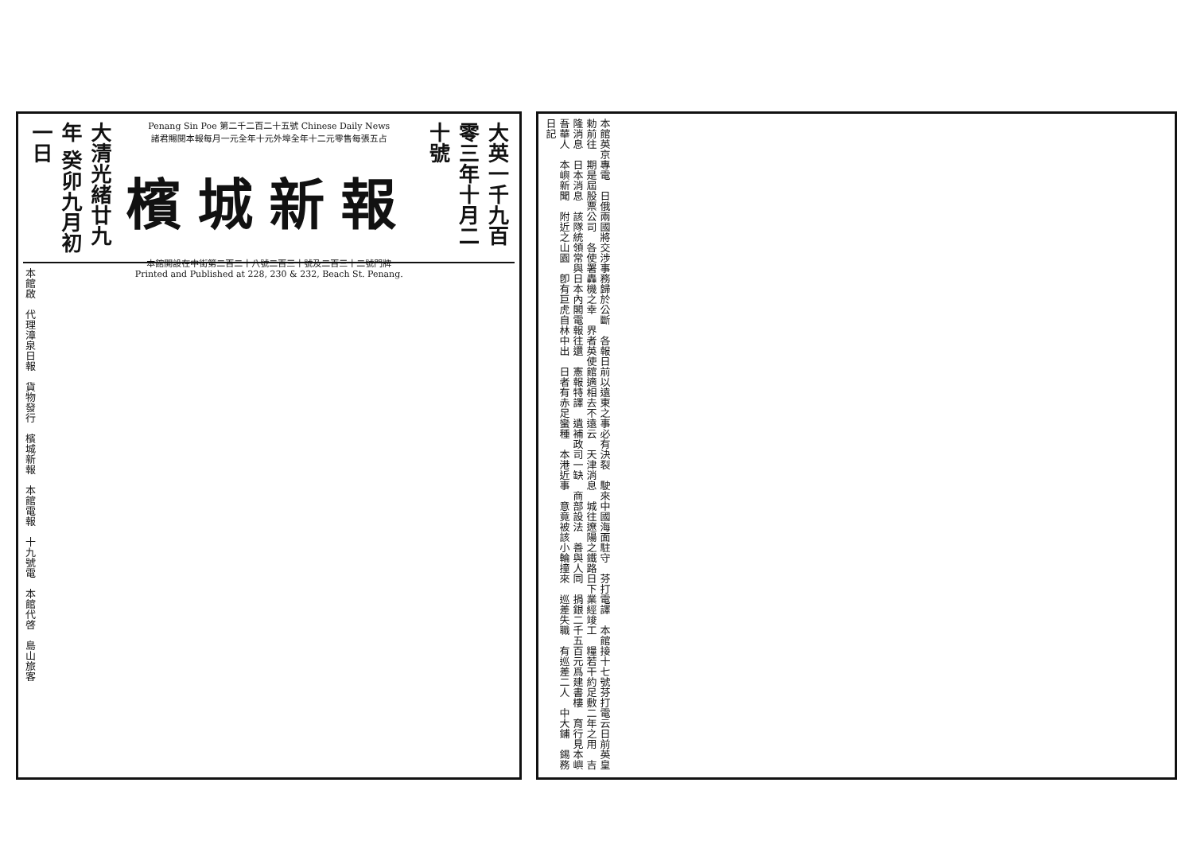大清光緒廿九年 癸卯九月初一日
Penang Sin Poe 第二千二百二十五號 Chinese Daily News
諸君賜閱本報每月一元全年十元外埠全年十二元零售每張五占
檳城新報
本館開設在中街第二百二十八號二百三十號及二百三十二號門牌
Printed and Published at 228, 230 & 232, Beach St. Penang.
大英一千九百零三年十月二十號
本館啟　代理漳泉日報　貨物發行　檳城新報　本館電報　十九號電　本館代啓　島山旅客
本館英京專電　日俄兩國將交涉事務歸於公斷　各報日前以遠東之事必有決裂　駛來中國海面駐守　芬打電譯　本館接十七號芬打電云日前英皇　勅前往　期是屆股票公司　各使署轟機之幸　界者英使館適相去不遠云　天津消息　城往遼陽之鐵路日下業經竣工　糧若干約足敷二年之用　吉隆消息　日本消息　該隊統領常與日本內閣電報往還　憲報特譯　遺補政司一缺　商部設法　善與人同　捐銀二千五百元爲建書樓　育行見本嶼吾華人　本嶼新聞　附近之山園　卽有巨虎自林中出　日者有赤足蠻種　本港近事　意竟被該小輪撞來　巡差失職　有巡差二人　中大鋪　錫務日記